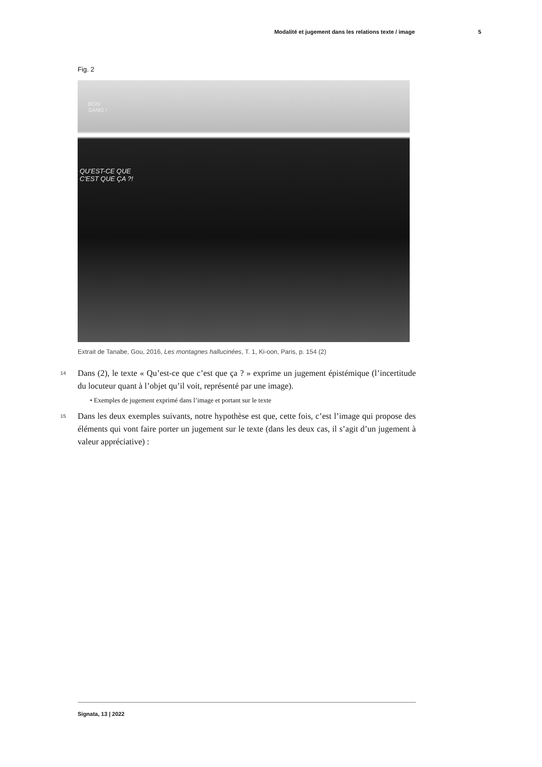Modalité et jugement dans les relations texte / image 5
Fig. 2
BON
SANG !
QU'EST-CE QUE
C'EST QUE ÇA ?!
Extrait de Tanabe, Gou, 2016, Les montagnes hallucinées, T. 1, Ki-oon, Paris, p. 154 (2)
14
Dans (2), le texte « Qu’est-ce que c’est que ça ? » exprime un jugement épistémique (l’incertitude du locuteur quant à l’objet qu’il voit, représenté par une image).
• Exemples de jugement exprimé dans l’image et portant sur le texte
15
Dans les deux exemples suivants, notre hypothèse est que, cette fois, c’est l’image qui propose des éléments qui vont faire porter un jugement sur le texte (dans les deux cas, il s’agit d’un jugement à valeur appréciative) :
Signata, 13 | 2022